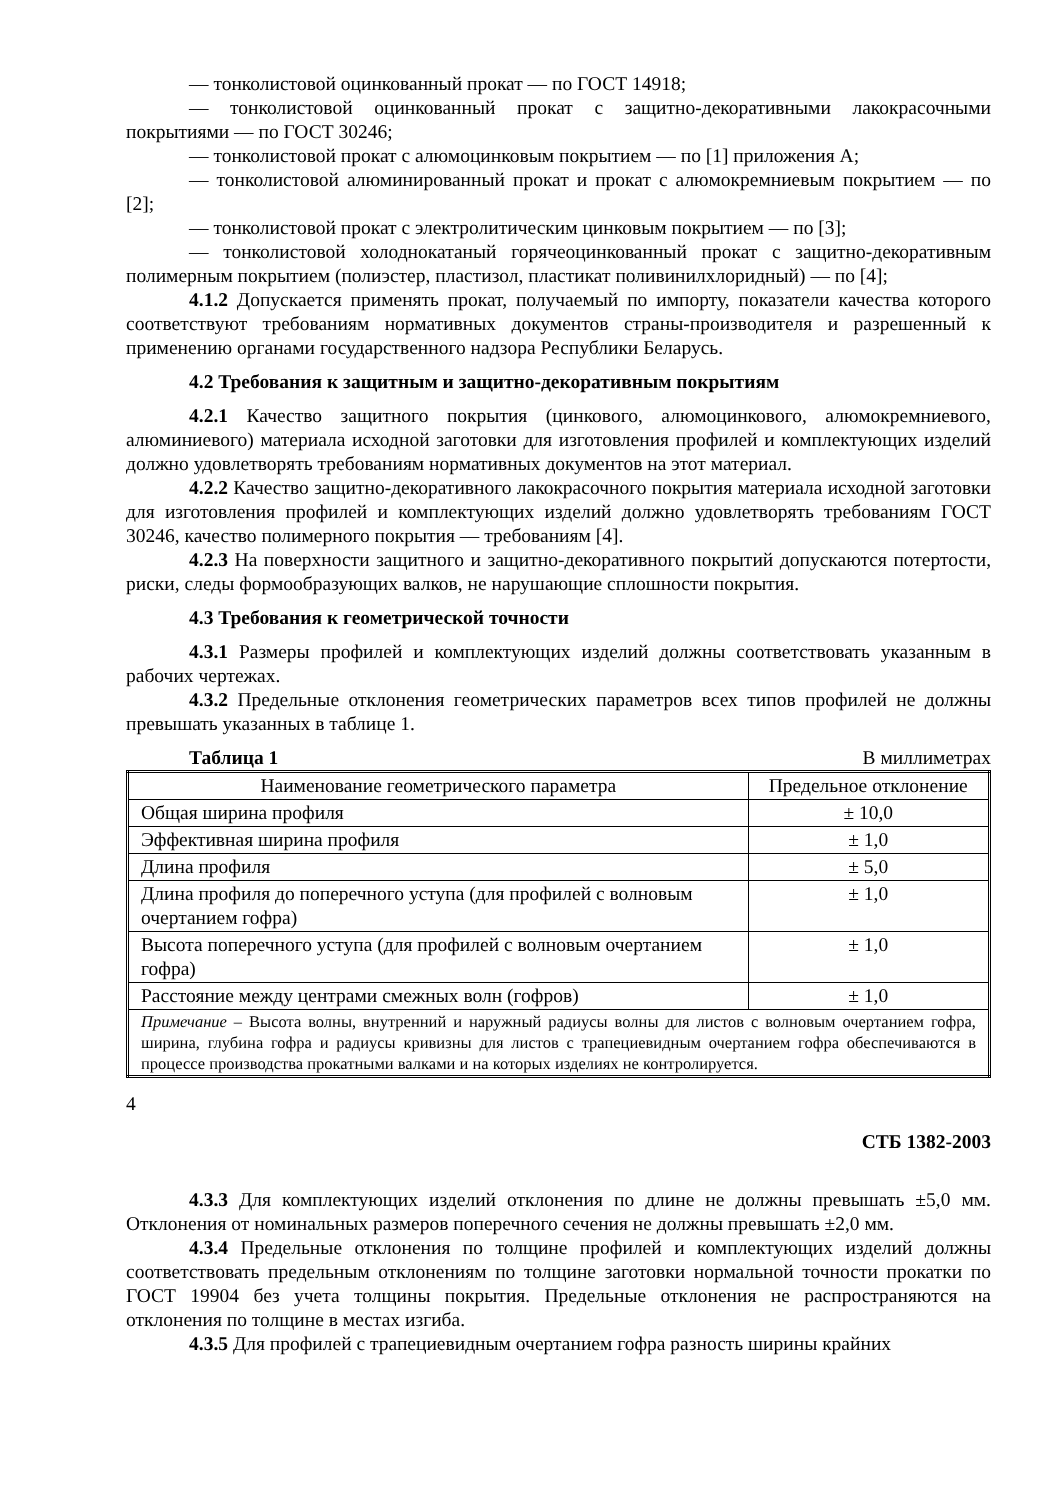— тонколистовой оцинкованный прокат — по ГОСТ 14918;
— тонколистовой оцинкованный прокат с защитно-декоративными лакокрасочными покрытиями — по ГОСТ 30246;
— тонколистовой прокат с алюмоцинковым покрытием — по [1] приложения А;
— тонколистовой алюминированный прокат и прокат с алюмокремниевым покрытием — по [2];
— тонколистовой прокат с электролитическим цинковым покрытием — по [3];
— тонколистовой холоднокатаный горячеоцинкованный прокат с защитно-декоративным полимерным покрытием (полиэстер, пластизол, пластикат поливинилхлоридный) — по [4];
4.1.2 Допускается применять прокат, получаемый по импорту, показатели качества которого соответствуют требованиям нормативных документов страны-производителя и разрешенный к применению органами государственного надзора Республики Беларусь.
4.2 Требования к защитным и защитно-декоративным покрытиям
4.2.1 Качество защитного покрытия (цинкового, алюмоцинкового, алюмокремниевого, алюминиевого) материала исходной заготовки для изготовления профилей и комплектующих изделий должно удовлетворять требованиям нормативных документов на этот материал.
4.2.2 Качество защитно-декоративного лакокрасочного покрытия материала исходной заготовки для изготовления профилей и комплектующих изделий должно удовлетворять требованиям ГОСТ 30246, качество полимерного покрытия — требованиям [4].
4.2.3 На поверхности защитного и защитно-декоративного покрытий допускаются потертости, риски, следы формообразующих валков, не нарушающие сплошности покрытия.
4.3 Требования к геометрической точности
4.3.1 Размеры профилей и комплектующих изделий должны соответствовать указанным в рабочих чертежах.
4.3.2 Предельные отклонения геометрических параметров всех типов профилей не должны превышать указанных в таблице 1.
Таблица 1 В миллиметрах
| Наименование геометрического параметра | Предельное отклонение |
| --- | --- |
| Общая ширина профиля | ± 10,0 |
| Эффективная ширина профиля | ± 1,0 |
| Длина профиля | ± 5,0 |
| Длина профиля до поперечного уступа (для профилей с волновым очертанием гофра) | ± 1,0 |
| Высота поперечного уступа (для профилей с волновым очертанием гофра) | ± 1,0 |
| Расстояние между центрами смежных волн (гофров) | ± 1,0 |
| Примечание – Высота волны, внутренний и наружный радиусы волны для листов с волновым очертанием гофра, ширина, глубина гофра и радиусы кривизны для листов с трапециевидным очертанием гофра обеспечиваются в процессе производства прокатными валками и на которых изделиях не контролируется. | |
4
СТБ 1382-2003
4.3.3 Для комплектующих изделий отклонения по длине не должны превышать ±5,0 мм. Отклонения от номинальных размеров поперечного сечения не должны превышать ±2,0 мм.
4.3.4 Предельные отклонения по толщине профилей и комплектующих изделий должны соответствовать предельным отклонениям по толщине заготовки нормальной точности прокатки по ГОСТ 19904 без учета толщины покрытия. Предельные отклонения не распространяются на отклонения по толщине в местах изгиба.
4.3.5 Для профилей с трапециевидным очертанием гофра разность ширины крайних